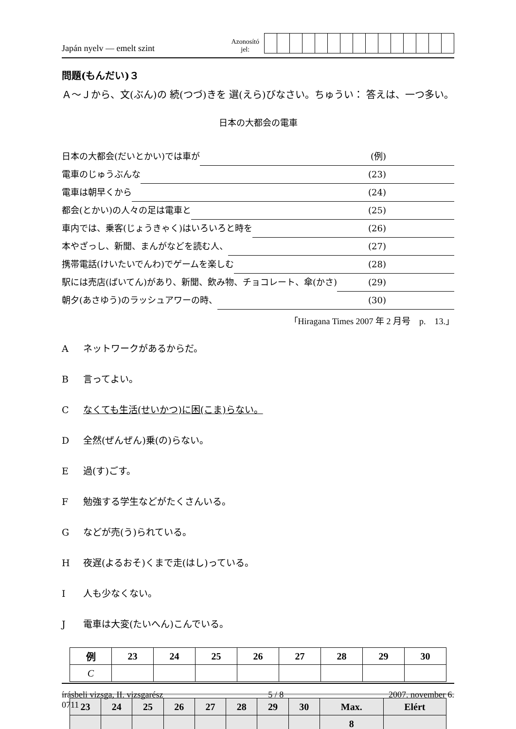Japán nyelv — emelt szint
Azonosító
jel:
問題(もんだい)３
Ａ～Ｊから、文(ぶん)の 続(つづ)きを 選(えら)びなさい。ちゅうい： 答えは、一つ多い。
日本の大都会の電車
日本の大都会(だいとかい)では車が (例)
電車のじゅうぶんな (23)
電車は朝早くから (24)
都会(とかい)の人々の足は電車と (25)
車内では、乗客(じょうきゃく)はいろいろと時を (26)
本やざっし、新聞、まんがなどを読む人、 (27)
携帯電話(けいたいでんわ)でゲームを楽しむ (28)
駅には売店(ばいてん)があり、新聞、飲み物、チョコレート、傘(かさ) (29)
朝夕(あさゆう)のラッシュアワーの時、 (30)
「Hiragana Times 2007 年 2 月号　p.　13.」
Aネットワークがあるからだ。
B言ってよい。
Cなくても生活(せいかつ)に困(こま)らない。
D全然(ぜんぜん)乗(の)らない。
E過(す)ごす。
F勉強する学生などがたくさんいる。
Gなどが売(う)られている。
H夜遅(よるおそ)くまで走(はし)っている。
I人も少なくない。
J電車は大変(たいへん)こんでいる。
| 例 | 23 | 24 | 25 | 26 | 27 | 28 | 29 | 30 |
| --- | --- | --- | --- | --- | --- | --- | --- | --- |
| C | | | | | | | | |
| 23 | 24 | 25 | 26 | 27 | 28 | 29 | 30 | Max. | Elért |
| --- | --- | --- | --- | --- | --- | --- | --- | --- | --- |
| | | | | | | | | 8 | |
írásbeli vizsga, II. vizsgarész
0711
5 / 8 2007. november 6.